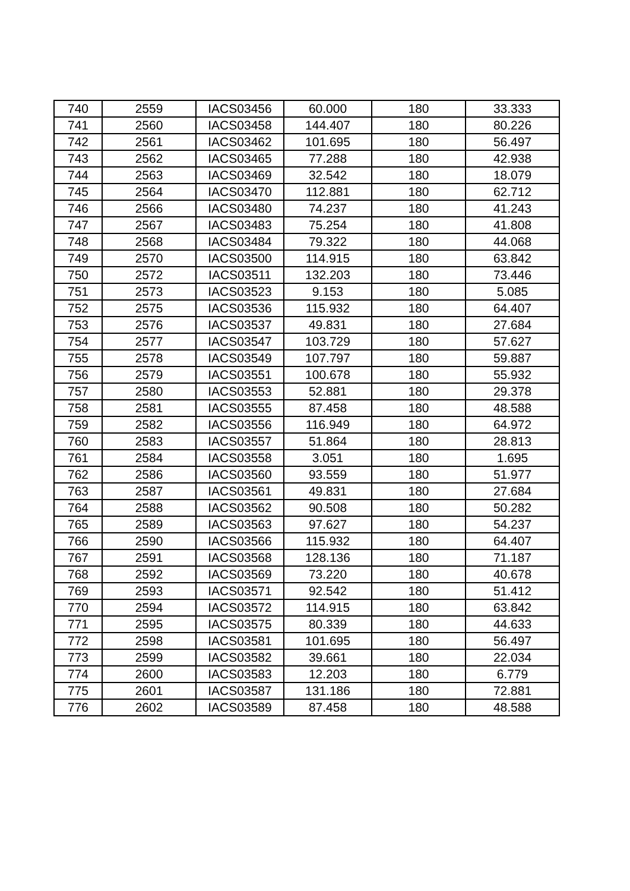| 740 | 2559 | IACS03456 | 60.000 | 180 | 33.333 |
| 741 | 2560 | IACS03458 | 144.407 | 180 | 80.226 |
| 742 | 2561 | IACS03462 | 101.695 | 180 | 56.497 |
| 743 | 2562 | IACS03465 | 77.288 | 180 | 42.938 |
| 744 | 2563 | IACS03469 | 32.542 | 180 | 18.079 |
| 745 | 2564 | IACS03470 | 112.881 | 180 | 62.712 |
| 746 | 2566 | IACS03480 | 74.237 | 180 | 41.243 |
| 747 | 2567 | IACS03483 | 75.254 | 180 | 41.808 |
| 748 | 2568 | IACS03484 | 79.322 | 180 | 44.068 |
| 749 | 2570 | IACS03500 | 114.915 | 180 | 63.842 |
| 750 | 2572 | IACS03511 | 132.203 | 180 | 73.446 |
| 751 | 2573 | IACS03523 | 9.153 | 180 | 5.085 |
| 752 | 2575 | IACS03536 | 115.932 | 180 | 64.407 |
| 753 | 2576 | IACS03537 | 49.831 | 180 | 27.684 |
| 754 | 2577 | IACS03547 | 103.729 | 180 | 57.627 |
| 755 | 2578 | IACS03549 | 107.797 | 180 | 59.887 |
| 756 | 2579 | IACS03551 | 100.678 | 180 | 55.932 |
| 757 | 2580 | IACS03553 | 52.881 | 180 | 29.378 |
| 758 | 2581 | IACS03555 | 87.458 | 180 | 48.588 |
| 759 | 2582 | IACS03556 | 116.949 | 180 | 64.972 |
| 760 | 2583 | IACS03557 | 51.864 | 180 | 28.813 |
| 761 | 2584 | IACS03558 | 3.051 | 180 | 1.695 |
| 762 | 2586 | IACS03560 | 93.559 | 180 | 51.977 |
| 763 | 2587 | IACS03561 | 49.831 | 180 | 27.684 |
| 764 | 2588 | IACS03562 | 90.508 | 180 | 50.282 |
| 765 | 2589 | IACS03563 | 97.627 | 180 | 54.237 |
| 766 | 2590 | IACS03566 | 115.932 | 180 | 64.407 |
| 767 | 2591 | IACS03568 | 128.136 | 180 | 71.187 |
| 768 | 2592 | IACS03569 | 73.220 | 180 | 40.678 |
| 769 | 2593 | IACS03571 | 92.542 | 180 | 51.412 |
| 770 | 2594 | IACS03572 | 114.915 | 180 | 63.842 |
| 771 | 2595 | IACS03575 | 80.339 | 180 | 44.633 |
| 772 | 2598 | IACS03581 | 101.695 | 180 | 56.497 |
| 773 | 2599 | IACS03582 | 39.661 | 180 | 22.034 |
| 774 | 2600 | IACS03583 | 12.203 | 180 | 6.779 |
| 775 | 2601 | IACS03587 | 131.186 | 180 | 72.881 |
| 776 | 2602 | IACS03589 | 87.458 | 180 | 48.588 |